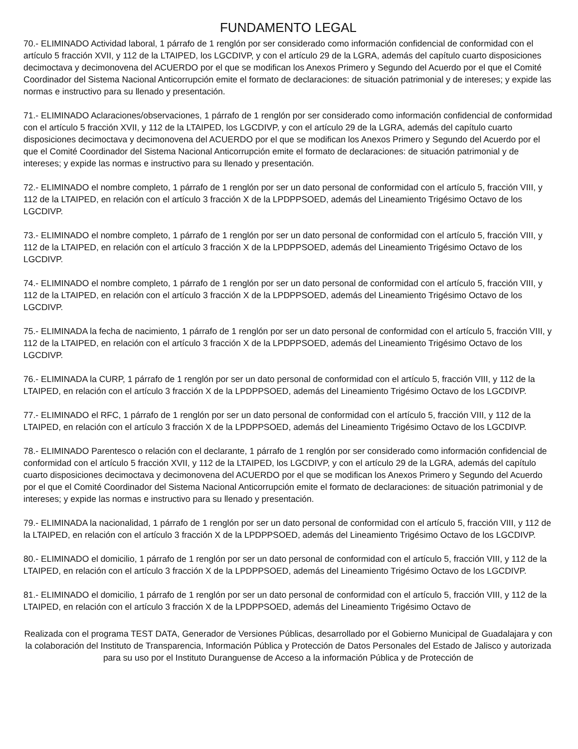FUNDAMENTO LEGAL
70.- ELIMINADO Actividad laboral, 1 párrafo de 1 renglón por ser considerado como información confidencial de conformidad con el artículo 5 fracción XVII, y 112 de la LTAIPED, los LGCDIVP, y con el artículo 29 de la LGRA, además del capítulo cuarto disposiciones decimoctava y decimonovena del ACUERDO por el que se modifican los Anexos Primero y Segundo del Acuerdo por el que el Comité Coordinador del Sistema Nacional Anticorrupción emite el formato de declaraciones: de situación patrimonial y de intereses; y expide las normas e instructivo para su llenado y presentación.
71.- ELIMINADO Aclaraciones/observaciones, 1 párrafo de 1 renglón por ser considerado como información confidencial de conformidad con el artículo 5 fracción XVII, y 112 de la LTAIPED, los LGCDIVP, y con el artículo 29 de la LGRA, además del capítulo cuarto disposiciones decimoctava y decimonovena del ACUERDO por el que se modifican los Anexos Primero y Segundo del Acuerdo por el que el Comité Coordinador del Sistema Nacional Anticorrupción emite el formato de declaraciones: de situación patrimonial y de intereses; y expide las normas e instructivo para su llenado y presentación.
72.- ELIMINADO el nombre completo, 1 párrafo de 1 renglón por ser un dato personal de conformidad con el artículo 5, fracción VIII, y 112 de la LTAIPED, en relación con el artículo 3 fracción X de la LPDPPSOED, además del Lineamiento Trigésimo Octavo de los LGCDIVP.
73.- ELIMINADO el nombre completo, 1 párrafo de 1 renglón por ser un dato personal de conformidad con el artículo 5, fracción VIII, y 112 de la LTAIPED, en relación con el artículo 3 fracción X de la LPDPPSOED, además del Lineamiento Trigésimo Octavo de los LGCDIVP.
74.- ELIMINADO el nombre completo, 1 párrafo de 1 renglón por ser un dato personal de conformidad con el artículo 5, fracción VIII, y 112 de la LTAIPED, en relación con el artículo 3 fracción X de la LPDPPSOED, además del Lineamiento Trigésimo Octavo de los LGCDIVP.
75.- ELIMINADA la fecha de nacimiento, 1 párrafo de 1 renglón por ser un dato personal de conformidad con el artículo 5, fracción VIII, y 112 de la LTAIPED, en relación con el artículo 3 fracción X de la LPDPPSOED, además del Lineamiento Trigésimo Octavo de los LGCDIVP.
76.- ELIMINADA la CURP, 1 párrafo de 1 renglón por ser un dato personal de conformidad con el artículo 5, fracción VIII, y 112 de la LTAIPED, en relación con el artículo 3 fracción X de la LPDPPSOED, además del Lineamiento Trigésimo Octavo de los LGCDIVP.
77.- ELIMINADO el RFC, 1 párrafo de 1 renglón por ser un dato personal de conformidad con el artículo 5, fracción VIII, y 112 de la LTAIPED, en relación con el artículo 3 fracción X de la LPDPPSOED, además del Lineamiento Trigésimo Octavo de los LGCDIVP.
78.- ELIMINADO Parentesco o relación con el declarante, 1 párrafo de 1 renglón por ser considerado como información confidencial de conformidad con el artículo 5 fracción XVII, y 112 de la LTAIPED, los LGCDIVP, y con el artículo 29 de la LGRA, además del capítulo cuarto disposiciones decimoctava y decimonovena del ACUERDO por el que se modifican los Anexos Primero y Segundo del Acuerdo por el que el Comité Coordinador del Sistema Nacional Anticorrupción emite el formato de declaraciones: de situación patrimonial y de intereses; y expide las normas e instructivo para su llenado y presentación.
79.- ELIMINADA la nacionalidad, 1 párrafo de 1 renglón por ser un dato personal de conformidad con el artículo 5, fracción VIII, y 112 de la LTAIPED, en relación con el artículo 3 fracción X de la LPDPPSOED, además del Lineamiento Trigésimo Octavo de los LGCDIVP.
80.- ELIMINADO el domicilio, 1 párrafo de 1 renglón por ser un dato personal de conformidad con el artículo 5, fracción VIII, y 112 de la LTAIPED, en relación con el artículo 3 fracción X de la LPDPPSOED, además del Lineamiento Trigésimo Octavo de los LGCDIVP.
81.- ELIMINADO el domicilio, 1 párrafo de 1 renglón por ser un dato personal de conformidad con el artículo 5, fracción VIII, y 112 de la LTAIPED, en relación con el artículo 3 fracción X de la LPDPPSOED, además del Lineamiento Trigésimo Octavo de
Realizada con el programa TEST DATA, Generador de Versiones Públicas, desarrollado por el Gobierno Municipal de Guadalajara y con la colaboración del Instituto de Transparencia, Información Pública y Protección de Datos Personales del Estado de Jalisco y autorizada para su uso por el Instituto Duranguense de Acceso a la información Pública y de Protección de